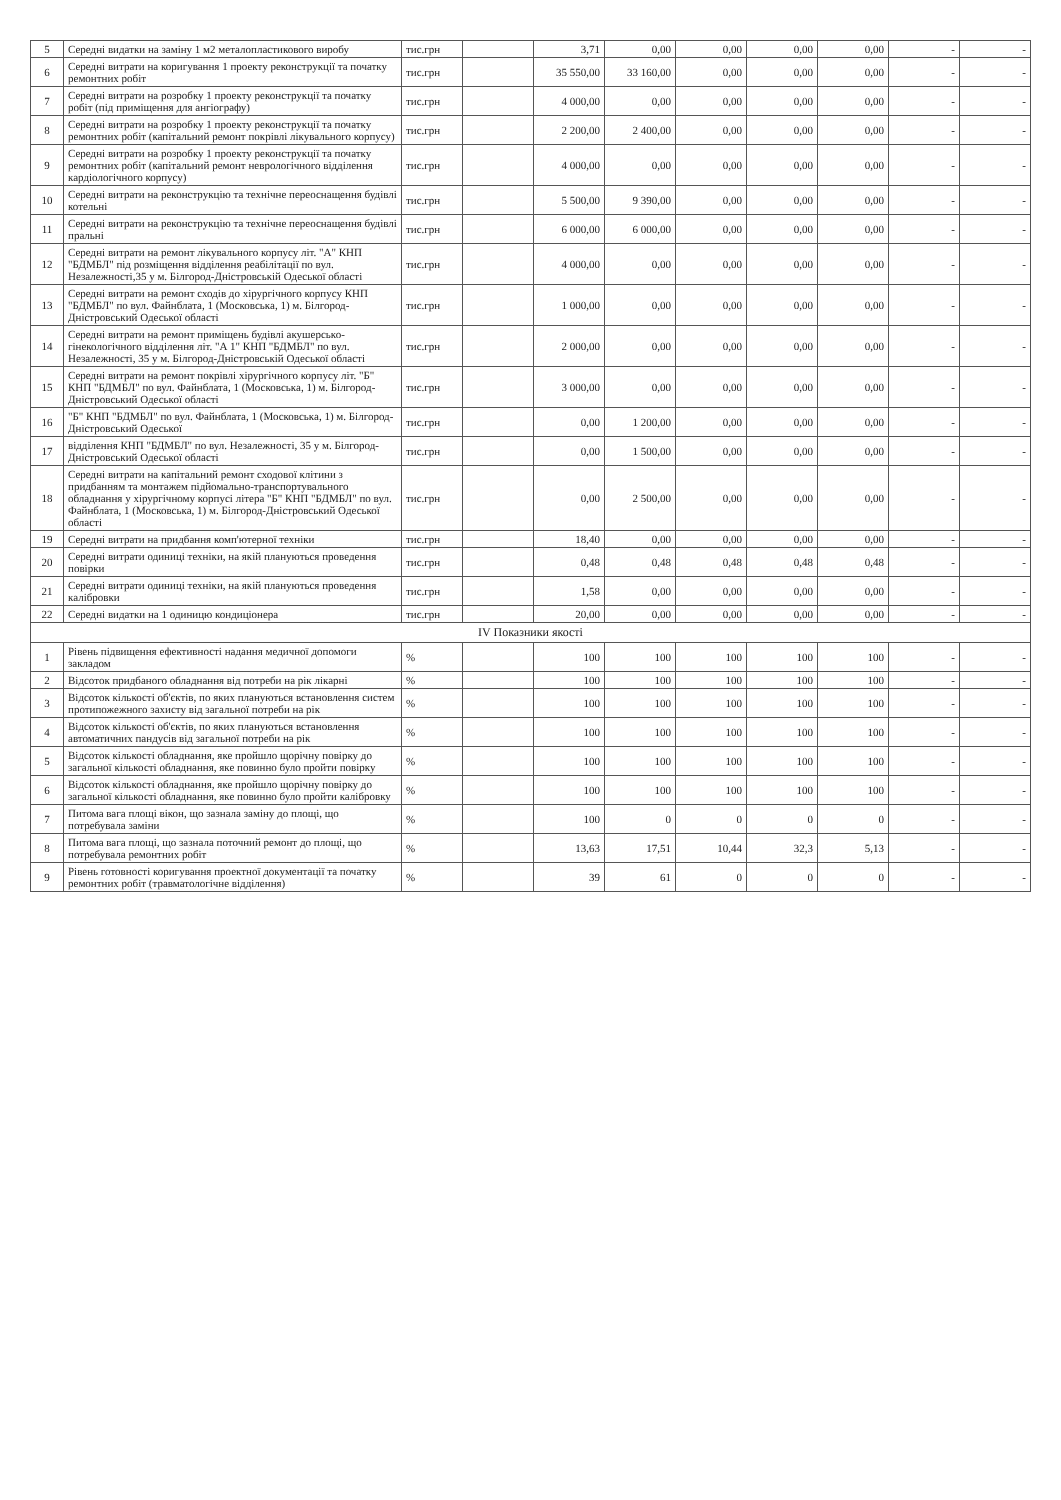| 5 | Середні видатки на заміну 1 м2 металопластикового виробу | тис.грн | | 3,71 | 0,00 | 0,00 | 0,00 | 0,00 | - | - |
| 6 | Середні витрати на коригування 1 проекту реконструкції та початку ремонтних робіт | тис.грн | | 35 550,00 | 33 160,00 | 0,00 | 0,00 | 0,00 | - | - |
| 7 | Середні витрати на розробку 1 проекту реконструкції та початку робіт (під приміщення для ангіографу) | тис.грн | | 4 000,00 | 0,00 | 0,00 | 0,00 | 0,00 | - | - |
| 8 | Середні витрати на розробку 1 проекту реконструкції та початку ремонтних робіт (капітальний ремонт покрівлі лікувального корпусу) | тис.грн | | 2 200,00 | 2 400,00 | 0,00 | 0,00 | 0,00 | - | - |
| 9 | Середні витрати на розробку 1 проекту реконструкції та початку ремонтних робіт (капітальний ремонт неврологічного відділення кардіологічного корпусу) | тис.грн | | 4 000,00 | 0,00 | 0,00 | 0,00 | 0,00 | - | - |
| 10 | Середні витрати на реконструкцію та технічне переоснащення будівлі котельні | тис.грн | | 5 500,00 | 9 390,00 | 0,00 | 0,00 | 0,00 | - | - |
| 11 | Середні витрати на реконструкцію та технічне переоснащення будівлі пральні | тис.грн | | 6 000,00 | 6 000,00 | 0,00 | 0,00 | 0,00 | - | - |
| 12 | Середні витрати на ремонт лікувального корпусу літ. "А" КНП "БДМБЛ" під розміщення відділення реабілітації по вул. Незалежності,35 у м. Білгород-Дністровській Одеської області | тис.грн | | 4 000,00 | 0,00 | 0,00 | 0,00 | 0,00 | - | - |
| 13 | Середні витрати на ремонт сходів до хірургічного корпусу КНП "БДМБЛ" по вул. Файнблата, 1 (Московська, 1) м. Білгород-Дністровський Одеської області | тис.грн | | 1 000,00 | 0,00 | 0,00 | 0,00 | 0,00 | - | - |
| 14 | Середні витрати на ремонт приміщень будівлі акушерсько-гінекологічного відділення літ. "А 1" КНП "БДМБЛ" по вул. Незалежності, 35 у м. Білгород-Дністровській Одеської області | тис.грн | | 2 000,00 | 0,00 | 0,00 | 0,00 | 0,00 | - | - |
| 15 | Середні витрати на ремонт покрівлі хірургічного корпусу літ. "Б" КНП "БДМБЛ" по вул. Файнблата, 1 (Московська, 1) м. Білгород-Дністровський Одеської області | тис.грн | | 3 000,00 | 0,00 | 0,00 | 0,00 | 0,00 | - | - |
| 16 | "Б" КНП "БДМБЛ" по вул. Файнблата, 1 (Московська, 1) м. Білгород-Дністровський Одеської | тис.грн | | 0,00 | 1 200,00 | 0,00 | 0,00 | 0,00 | - | - |
| 17 | відділення КНП "БДМБЛ" по вул. Незалежності, 35 у м. Білгород-Дністровський Одеської області | тис.грн | | 0,00 | 1 500,00 | 0,00 | 0,00 | 0,00 | - | - |
| 18 | Середні витрати на капітальний ремонт сходової клітини з придбанням та монтажем підйомально-транспортувального обладнання у хірургічному корпусі літера "Б" КНП "БДМБЛ" по вул. Файнблата, 1 (Московська, 1) м. Білгород-Дністровський Одеської області | тис.грн | | 0,00 | 2 500,00 | 0,00 | 0,00 | 0,00 | - | - |
| 19 | Середні витрати на придбання комп'ютерної техніки | тис.грн | | 18,40 | 0,00 | 0,00 | 0,00 | 0,00 | - | - |
| 20 | Середні витрати одиниці техніки, на якій плануються проведення повірки | тис.грн | | 0,48 | 0,48 | 0,48 | 0,48 | 0,48 | - | - |
| 21 | Середні витрати одиниці техніки, на якій плануються проведення калібровки | тис.грн | | 1,58 | 0,00 | 0,00 | 0,00 | 0,00 | - | - |
| 22 | Середні видатки на 1 одиницю кондиціонера | тис.грн | | 20,00 | 0,00 | 0,00 | 0,00 | 0,00 | - | - |
| IV Показники якості | | | | | | | | | | |
| 1 | Рівень підвищення ефективності надання медичної допомоги закладом | % | | 100 | 100 | 100 | 100 | 100 | - | - |
| 2 | Відсоток придбаного обладнання від потреби на рік лікарні | % | | 100 | 100 | 100 | 100 | 100 | - | - |
| 3 | Відсоток кількості об'єктів, по яких плануються встановлення систем протипожежного захисту від загальної потреби на рік | % | | 100 | 100 | 100 | 100 | 100 | - | - |
| 4 | Відсоток кількості об'єктів, по яких плануються встановлення автоматичних пандусів від загальної потреби на рік | % | | 100 | 100 | 100 | 100 | 100 | - | - |
| 5 | Відсоток кількості обладнання, яке пройшло щорічну повірку до загальної кількості обладнання, яке повинно було пройти повірку | % | | 100 | 100 | 100 | 100 | 100 | - | - |
| 6 | Відсоток кількості обладнання, яке пройшло щорічну повірку до загальної кількості обладнання, яке повинно було пройти калібровку | % | | 100 | 100 | 100 | 100 | 100 | - | - |
| 7 | Питома вага площі вікон, що зазнала заміну до площі, що потребувала заміни | % | | 100 | 0 | 0 | 0 | 0 | - | - |
| 8 | Питома вага площі, що зазнала поточний ремонт до площі, що потребувала ремонтних робіт | % | | 13,63 | 17,51 | 10,44 | 32,3 | 5,13 | - | - |
| 9 | Рівень готовності коригування проектної документації та початку ремонтних робіт (травматологічне відділення) | % | | 39 | 61 | 0 | 0 | 0 | - | - |